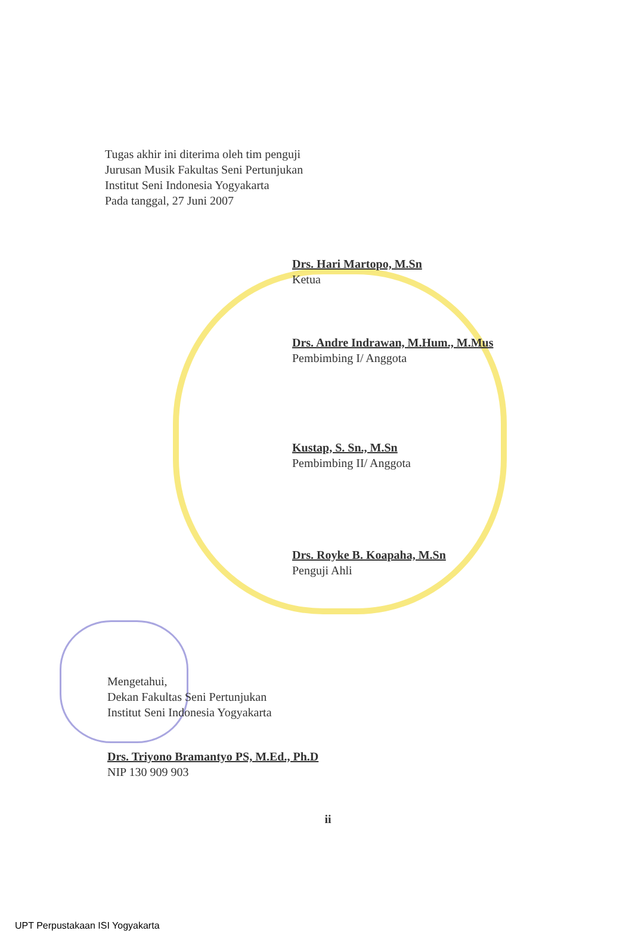Tugas akhir ini diterima oleh tim penguji
Jurusan Musik Fakultas Seni Pertunjukan
Institut Seni Indonesia Yogyakarta
Pada tanggal, 27 Juni 2007
Drs. Hari Martopo, M.Sn
Ketua
Drs. Andre Indrawan, M.Hum., M.Mus
Pembimbing I/ Anggota
Kustap, S. Sn., M.Sn
Pembimbing II/ Anggota
Drs. Royke B. Koapaha, M.Sn
Penguji Ahli
Mengetahui,
Dekan Fakultas Seni Pertunjukan
Institut Seni Indonesia Yogyakarta
Drs. Triyono Bramantyo PS, M.Ed., Ph.D
NIP 130 909 903
ii
UPT Perpustakaan ISI Yogyakarta